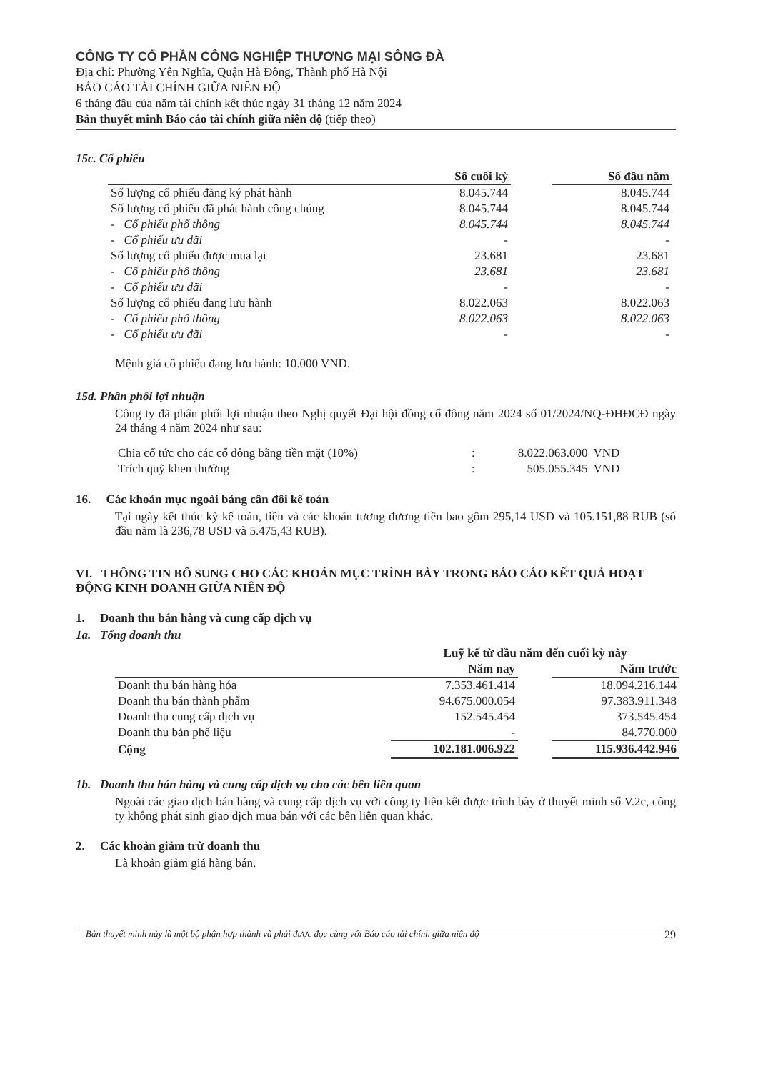CÔNG TY CỔ PHẦN CÔNG NGHIỆP THƯƠNG MẠI SÔNG ĐÀ
Địa chỉ: Phường Yên Nghĩa, Quận Hà Đông, Thành phố Hà Nội
BÁO CÁO TÀI CHÍNH GIỮA NIÊN ĐỘ
6 tháng đầu của năm tài chính kết thúc ngày 31 tháng 12 năm 2024
Bản thuyết minh Báo cáo tài chính giữa niên độ (tiếp theo)
15c. Cổ phiếu
| | Số cuối kỳ | | Số đầu năm |
| --- | --- | --- | --- |
| Số lượng cổ phiếu đăng ký phát hành | 8.045.744 | | 8.045.744 |
| Số lượng cổ phiếu đã phát hành công chúng | 8.045.744 | | 8.045.744 |
| - Cổ phiếu phổ thông | 8.045.744 | | 8.045.744 |
| - Cổ phiếu ưu đãi | - | | - |
| Số lượng cổ phiếu được mua lại | 23.681 | | 23.681 |
| - Cổ phiếu phổ thông | 23.681 | | 23.681 |
| - Cổ phiếu ưu đãi | - | | - |
| Số lượng cổ phiếu đang lưu hành | 8.022.063 | | 8.022.063 |
| - Cổ phiếu phổ thông | 8.022.063 | | 8.022.063 |
| - Cổ phiếu ưu đãi | - | | - |
Mệnh giá cổ phiếu đang lưu hành: 10.000 VND.
15d. Phân phối lợi nhuận
Công ty đã phân phối lợi nhuận theo Nghị quyết Đại hội đồng cổ đông năm 2024 số 01/2024/NQ-ĐHĐCĐ ngày 24 tháng 4 năm 2024 như sau:
| Chia cổ tức cho các cổ đông bằng tiền mặt (10%) | : | 8.022.063.000 | VND |
| Trích quỹ khen thưởng | : | 505.055.345 | VND |
16. Các khoản mục ngoài bảng cân đối kế toán
Tại ngày kết thúc kỳ kế toán, tiền và các khoản tương đương tiền bao gồm 295,14 USD và 105.151,88 RUB (số đầu năm là 236,78 USD và 5.475,43 RUB).
VI. THÔNG TIN BỔ SUNG CHO CÁC KHOẢN MỤC TRÌNH BÀY TRONG BÁO CÁO KẾT QUẢ HOẠT ĐỘNG KINH DOANH GIỮA NIÊN ĐỘ
1. Doanh thu bán hàng và cung cấp dịch vụ
1a. Tổng doanh thu
| | Luỹ kế từ đầu năm đến cuối kỳ này | | |
| --- | --- | --- | --- |
| | Năm nay | | Năm trước |
| Doanh thu bán hàng hóa | 7.353.461.414 | | 18.094.216.144 |
| Doanh thu bán thành phẩm | 94.675.000.054 | | 97.383.911.348 |
| Doanh thu cung cấp dịch vụ | 152.545.454 | | 373.545.454 |
| Doanh thu bán phế liệu | - | | 84.770.000 |
| Cộng | 102.181.006.922 | | 115.936.442.946 |
1b. Doanh thu bán hàng và cung cấp dịch vụ cho các bên liên quan
Ngoài các giao dịch bán hàng và cung cấp dịch vụ với công ty liên kết được trình bày ở thuyết minh số V.2c, công ty không phát sinh giao dịch mua bán với các bên liên quan khác.
2. Các khoản giảm trừ doanh thu
Là khoản giảm giá hàng bán.
Bản thuyết minh này là một bộ phận hợp thành và phải được đọc cùng với Báo cáo tài chính giữa niên độ 29